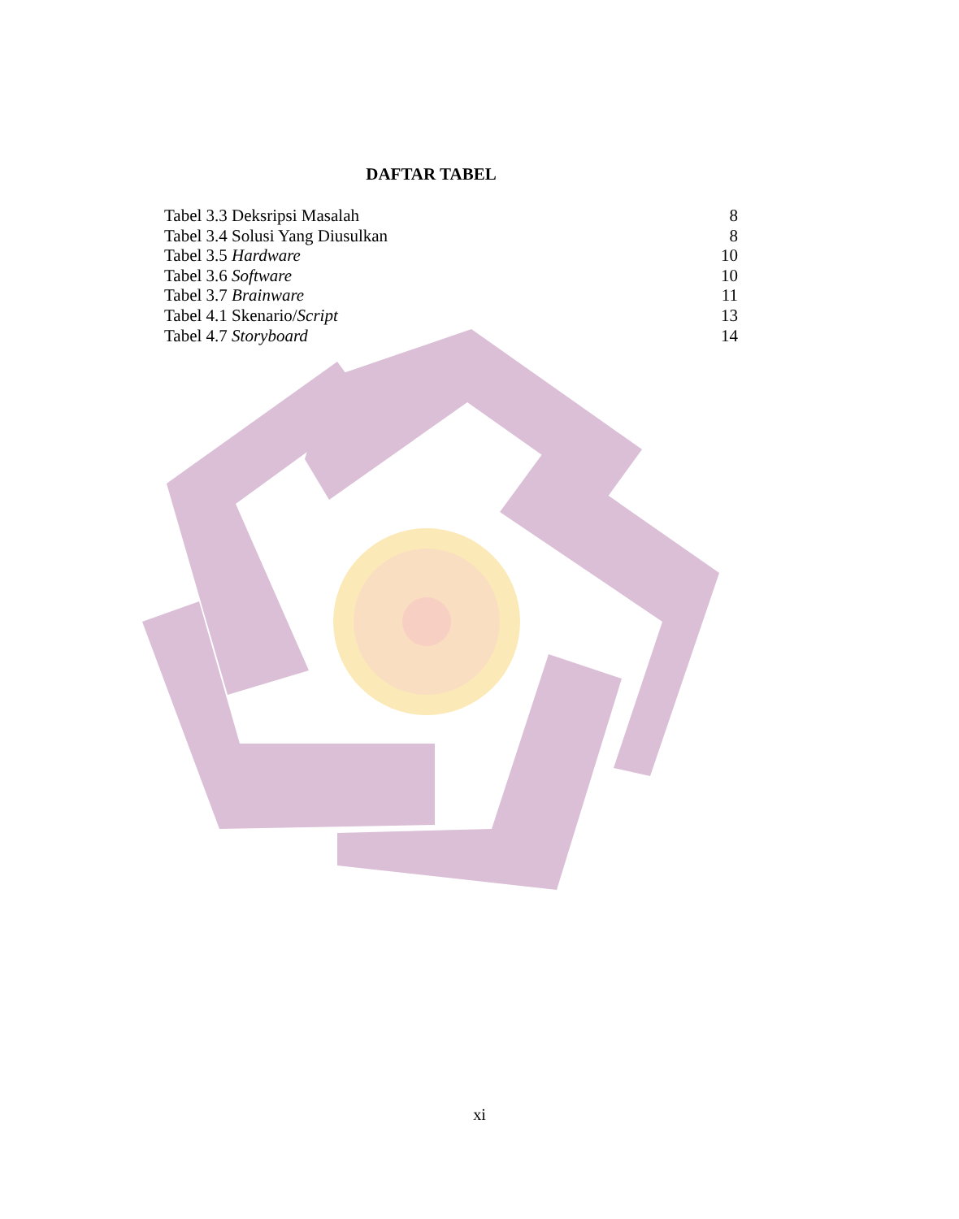DAFTAR TABEL
| Tabel 3.3 Deksripsi Masalah | 8 |
| Tabel 3.4 Solusi Yang Diusulkan | 8 |
| Tabel 3.5 Hardware | 10 |
| Tabel 3.6 Software | 10 |
| Tabel 3.7 Brainware | 11 |
| Tabel 4.1 Skenario/ Script | 13 |
| Tabel 4.7 Storyboard | 14 |
xi